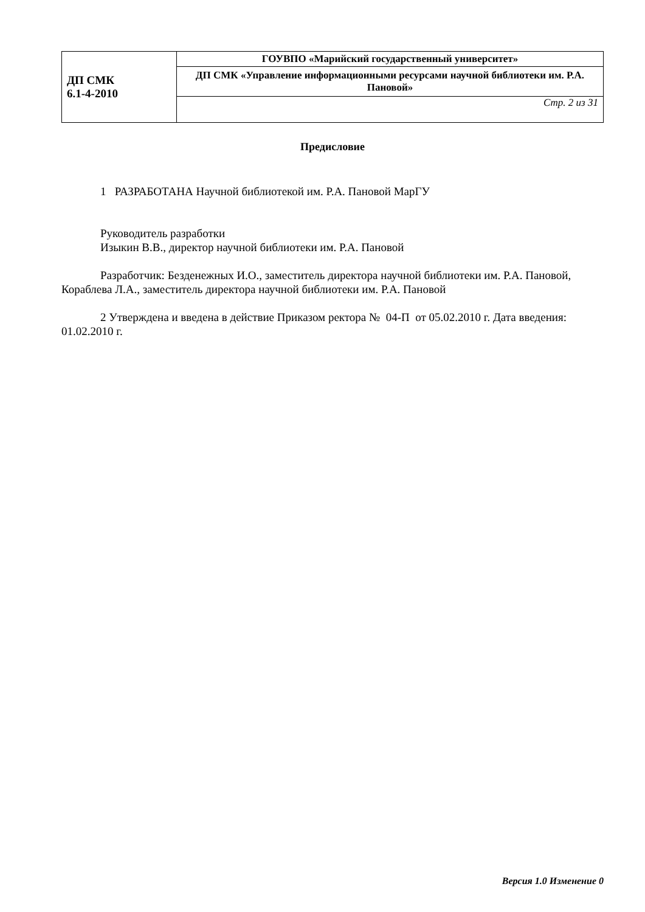| ДП СМК 6.1-4-2010 | ГОУВПО «Марийский государственный университет» |
| | ДП СМК «Управление информационными ресурсами научной библиотеки им. Р.А. Пановой» |
| | Стр. 2 из 31 |
Предисловие
1 РАЗРАБОТАНА Научной библиотекой им. Р.А. Пановой МарГУ
Руководитель разработки
Изыкин В.В., директор научной библиотеки им. Р.А. Пановой
Разработчик: Безденежных И.О., заместитель директора научной библиотеки им. Р.А. Пановой, Кораблева Л.А., заместитель директора научной библиотеки им. Р.А. Пановой
2 Утверждена и введена в действие Приказом ректора № 04-П от 05.02.2010 г. Дата введения: 01.02.2010 г.
Версия 1.0 Изменение 0